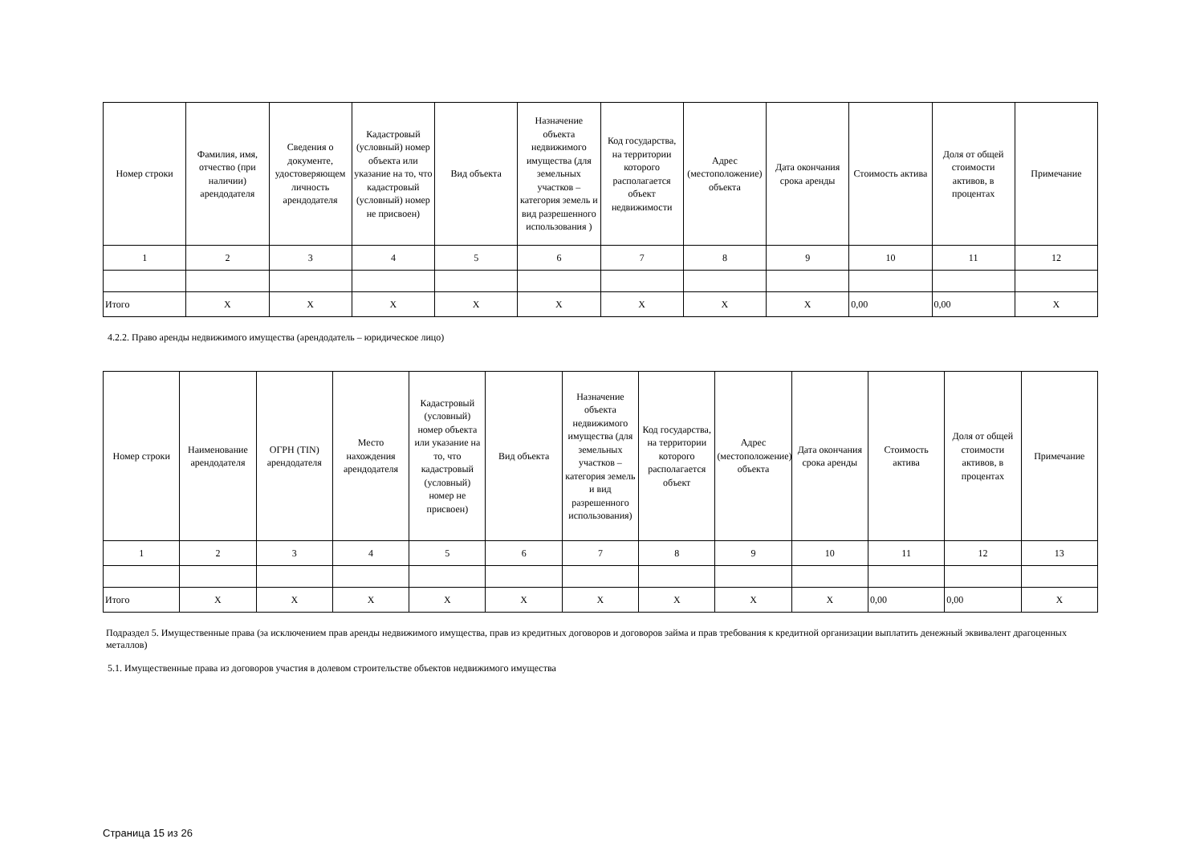| Номер строки | Фамилия, имя, отчество (при наличии) арендодателя | Сведения о документе, удостоверяющем личность арендодателя | Кадастровый (условный) номер объекта или указание на то, что кадастровый (условный) номер не присвоен) | Вид объекта | Назначение объекта недвижимого имущества (для земельных участков – категория земель и вид разрешенного использования ) | Код государства, на территории которого располагается объект недвижимости | Адрес (местоположение) объекта | Дата окончания срока аренды | Стоимость актива | Доля от общей стоимости активов, в процентах | Примечание |
| --- | --- | --- | --- | --- | --- | --- | --- | --- | --- | --- | --- |
| 1 | 2 | 3 | 4 | 5 | 6 | 7 | 8 | 9 | 10 | 11 | 12 |
| Итого | X | X | X | X | X | X | X | X | 0,00 | 0,00 | X |
4.2.2. Право аренды недвижимого имущества (арендодатель – юридическое лицо)
| Номер строки | Наименование арендодателя | ОГРН (TIN) арендодателя | Место нахождения арендодателя | Кадастровый (условный) номер объекта или указание на то, что кадастровый (условный) номер не присвоен) | Вид объекта | Назначение объекта недвижимого имущества (для земельных участков – категория земель и вид разрешенного использования) | Код государства, на территории которого располагается объект | Адрес (местоположение) объекта | Дата окончания срока аренды | Стоимость актива | Доля от общей стоимости активов, в процентах | Примечание |
| --- | --- | --- | --- | --- | --- | --- | --- | --- | --- | --- | --- | --- |
| 1 | 2 | 3 | 4 | 5 | 6 | 7 | 8 | 9 | 10 | 11 | 12 | 13 |
| Итого | X | X | X | X | X | X | X | X | X | 0,00 | 0,00 | X |
Подраздел 5. Имущественные права (за исключением прав аренды недвижимого имущества, прав из кредитных договоров и договоров займа и прав требования к кредитной организации выплатить денежный эквивалент драгоценных металлов)
5.1. Имущественные права из договоров участия в долевом строительстве объектов недвижимого имущества
Страница 15 из 26